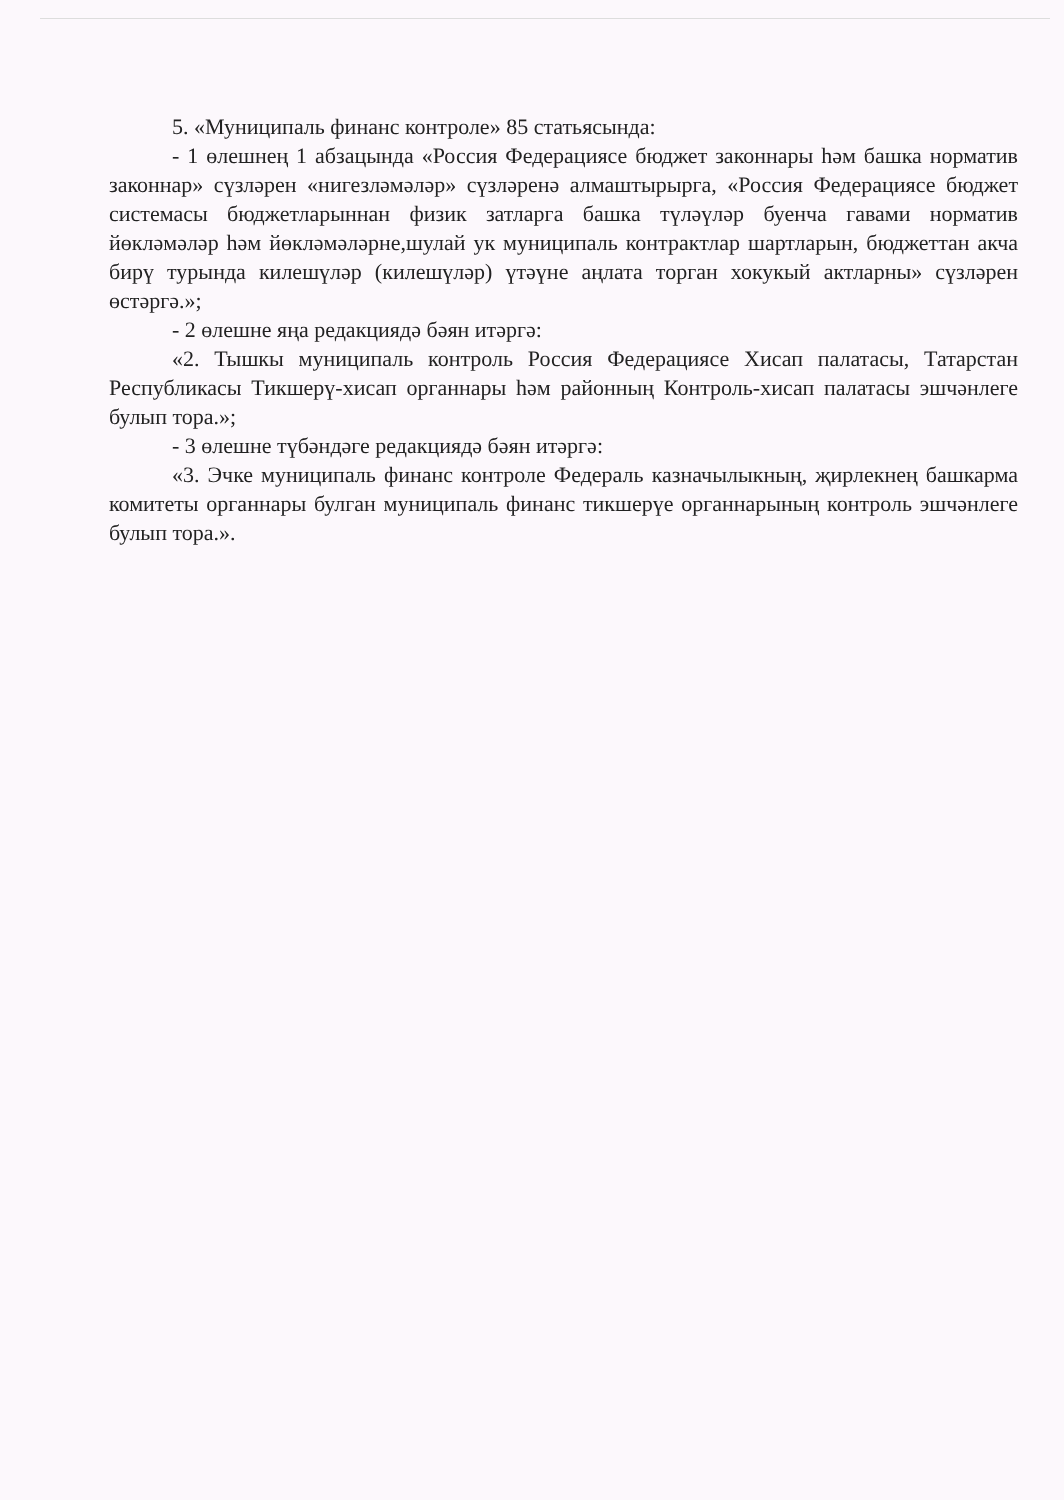5. «Муниципаль финанс контроле» 85 статьясында:
- 1 өлешнең 1 абзацында «Россия Федерациясе бюджет законнары һәм башка норматив законнар» сүзләрен «нигезләмәләр» сүзләренә алмаштырырга, «Россия Федерациясе бюджет системасы бюджетларыннан физик затларга башка түләүләр буенча гавами норматив йөкләмәләр һәм йөкләмәләрне,шулай ук муниципаль контрактлар шартларын, бюджеттан акча бирү турында килешүләр (килешүләр) үтәүне аңлата торган хокукый актларны» сүзләрен өстәргә.»;
- 2 өлешне яңа редакциядә бәян итәргә:
«2. Тышкы муниципаль контроль Россия Федерациясе Хисап палатасы, Татарстан Республикасы Тикшерү-хисап органнары һәм районның Контроль-хисап палатасы эшчәнлеге булып тора.»;
- 3 өлешне түбәндәге редакциядә бәян итәргә:
«3. Эчке муниципаль финанс контроле Федераль казначылыкның, җирлекнең башкарма комитеты органнары булган муниципаль финанс тикшерүе органнарының контроль эшчәнлеге булып тора.».